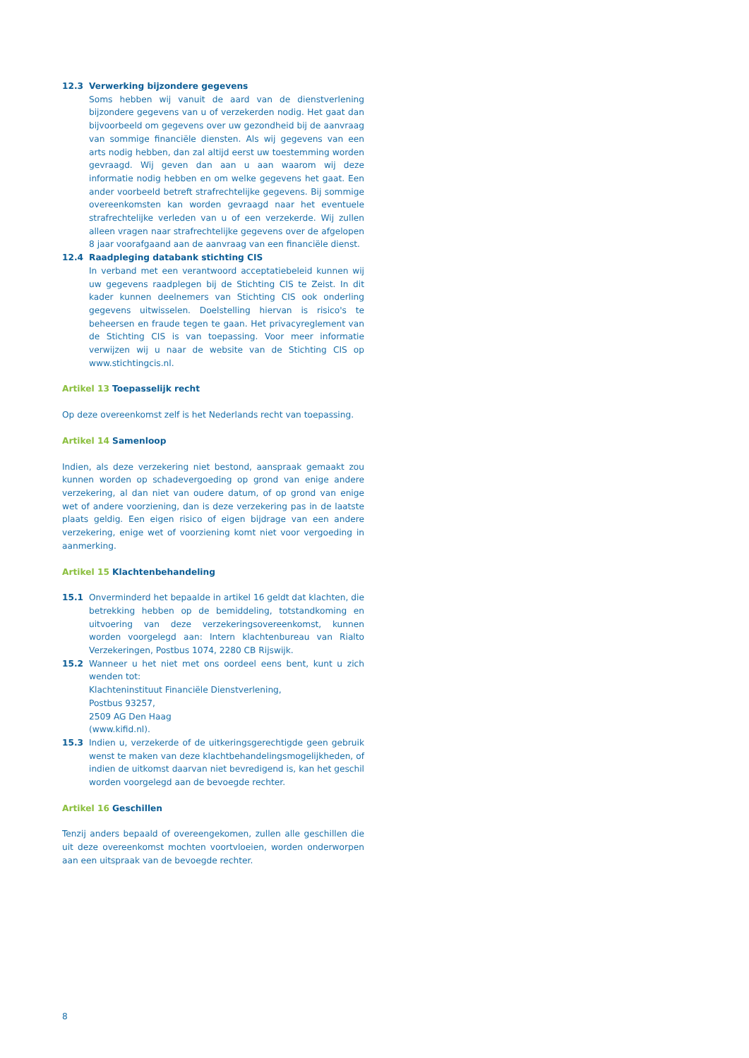12.3 Verwerking bijzondere gegevens
Soms hebben wij vanuit de aard van de dienstverlening bijzondere gegevens van u of verzekerden nodig. Het gaat dan bijvoorbeeld om gegevens over uw gezondheid bij de aanvraag van sommige financiële diensten. Als wij gegevens van een arts nodig hebben, dan zal altijd eerst uw toestemming worden gevraagd. Wij geven dan aan u aan waarom wij deze informatie nodig hebben en om welke gegevens het gaat. Een ander voorbeeld betreft strafrechtelijke gegevens. Bij sommige overeenkomsten kan worden gevraagd naar het eventuele strafrechtelijke verleden van u of een verzekerde. Wij zullen alleen vragen naar strafrechtelijke gegevens over de afgelopen 8 jaar voorafgaand aan de aanvraag van een financiële dienst.
12.4 Raadpleging databank stichting CIS
In verband met een verantwoord acceptatiebeleid kunnen wij uw gegevens raadplegen bij de Stichting CIS te Zeist. In dit kader kunnen deelnemers van Stichting CIS ook onderling gegevens uitwisselen. Doelstelling hiervan is risico's te beheersen en fraude tegen te gaan. Het privacyreglement van de Stichting CIS is van toepassing. Voor meer informatie verwijzen wij u naar de website van de Stichting CIS op www.stichtingcis.nl.
Artikel 13 Toepasselijk recht
Op deze overeenkomst zelf is het Nederlands recht van toepassing.
Artikel 14 Samenloop
Indien, als deze verzekering niet bestond, aanspraak gemaakt zou kunnen worden op schadevergoeding op grond van enige andere verzekering, al dan niet van oudere datum, of op grond van enige wet of andere voorziening, dan is deze verzekering pas in de laatste plaats geldig. Een eigen risico of eigen bijdrage van een andere verzekering, enige wet of voorziening komt niet voor vergoeding in aanmerking.
Artikel 15 Klachtenbehandeling
15.1 Onverminderd het bepaalde in artikel 16 geldt dat klachten, die betrekking hebben op de bemiddeling, totstandkoming en uitvoering van deze verzekeringsovereenkomst, kunnen worden voorgelegd aan: Intern klachtenbureau van Rialto Verzekeringen, Postbus 1074, 2280 CB Rijswijk.
15.2 Wanneer u het niet met ons oordeel eens bent, kunt u zich wenden tot:
Klachteninstituut Financiële Dienstverlening,
Postbus 93257,
2509 AG Den Haag
(www.kifid.nl).
15.3 Indien u, verzekerde of de uitkeringsgerechtigde geen gebruik wenst te maken van deze klachtbehandelingsmogelijkheden, of indien de uitkomst daarvan niet bevredigend is, kan het geschil worden voorgelegd aan de bevoegde rechter.
Artikel 16 Geschillen
Tenzij anders bepaald of overeengekomen, zullen alle geschillen die uit deze overeenkomst mochten voortvloeien, worden onderworpen aan een uitspraak van de bevoegde rechter.
8